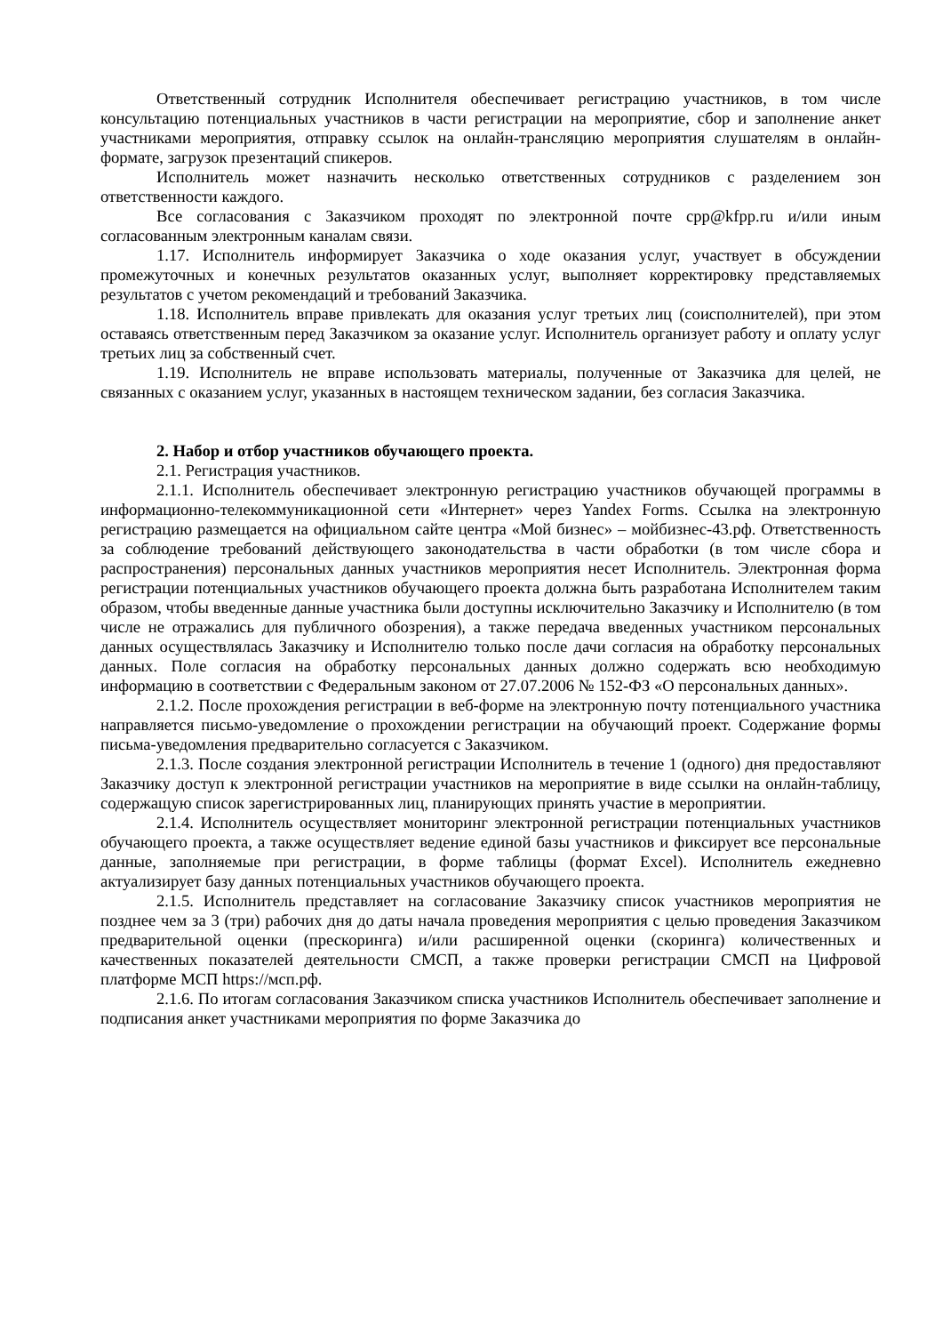Ответственный сотрудник Исполнителя обеспечивает регистрацию участников, в том числе консультацию потенциальных участников в части регистрации на мероприятие, сбор и заполнение анкет участниками мероприятия, отправку ссылок на онлайн-трансляцию мероприятия слушателям в онлайн-формате, загрузок презентаций спикеров.
Исполнитель может назначить несколько ответственных сотрудников с разделением зон ответственности каждого.
Все согласования с Заказчиком проходят по электронной почте cpp@kfpp.ru и/или иным согласованным электронным каналам связи.
1.17. Исполнитель информирует Заказчика о ходе оказания услуг, участвует в обсуждении промежуточных и конечных результатов оказанных услуг, выполняет корректировку представляемых результатов с учетом рекомендаций и требований Заказчика.
1.18. Исполнитель вправе привлекать для оказания услуг третьих лиц (соисполнителей), при этом оставаясь ответственным перед Заказчиком за оказание услуг. Исполнитель организует работу и оплату услуг третьих лиц за собственный счет.
1.19. Исполнитель не вправе использовать материалы, полученные от Заказчика для целей, не связанных с оказанием услуг, указанных в настоящем техническом задании, без согласия Заказчика.
2. Набор и отбор участников обучающего проекта.
2.1. Регистрация участников.
2.1.1. Исполнитель обеспечивает электронную регистрацию участников обучающей программы в информационно-телекоммуникационной сети «Интернет» через Yandex Forms. Ссылка на электронную регистрацию размещается на официальном сайте центра «Мой бизнес» – мойбизнес-43.рф. Ответственность за соблюдение требований действующего законодательства в части обработки (в том числе сбора и распространения) персональных данных участников мероприятия несет Исполнитель. Электронная форма регистрации потенциальных участников обучающего проекта должна быть разработана Исполнителем таким образом, чтобы введенные данные участника были доступны исключительно Заказчику и Исполнителю (в том числе не отражались для публичного обозрения), а также передача введенных участником персональных данных осуществлялась Заказчику и Исполнителю только после дачи согласия на обработку персональных данных. Поле согласия на обработку персональных данных должно содержать всю необходимую информацию в соответствии с Федеральным законом от 27.07.2006 № 152-ФЗ «О персональных данных».
2.1.2. После прохождения регистрации в веб-форме на электронную почту потенциального участника направляется письмо-уведомление о прохождении регистрации на обучающий проект. Содержание формы письма-уведомления предварительно согласуется с Заказчиком.
2.1.3. После создания электронной регистрации Исполнитель в течение 1 (одного) дня предоставляют Заказчику доступ к электронной регистрации участников на мероприятие в виде ссылки на онлайн-таблицу, содержащую список зарегистрированных лиц, планирующих принять участие в мероприятии.
2.1.4. Исполнитель осуществляет мониторинг электронной регистрации потенциальных участников обучающего проекта, а также осуществляет ведение единой базы участников и фиксирует все персональные данные, заполняемые при регистрации, в форме таблицы (формат Excel). Исполнитель ежедневно актуализирует базу данных потенциальных участников обучающего проекта.
2.1.5. Исполнитель представляет на согласование Заказчику список участников мероприятия не позднее чем за 3 (три) рабочих дня до даты начала проведения мероприятия с целью проведения Заказчиком предварительной оценки (прескоринга) и/или расширенной оценки (скоринга) количественных и качественных показателей деятельности СМСП, а также проверки регистрации СМСП на Цифровой платформе МСП https://мсп.рф.
2.1.6. По итогам согласования Заказчиком списка участников Исполнитель обеспечивает заполнение и подписания анкет участниками мероприятия по форме Заказчика до